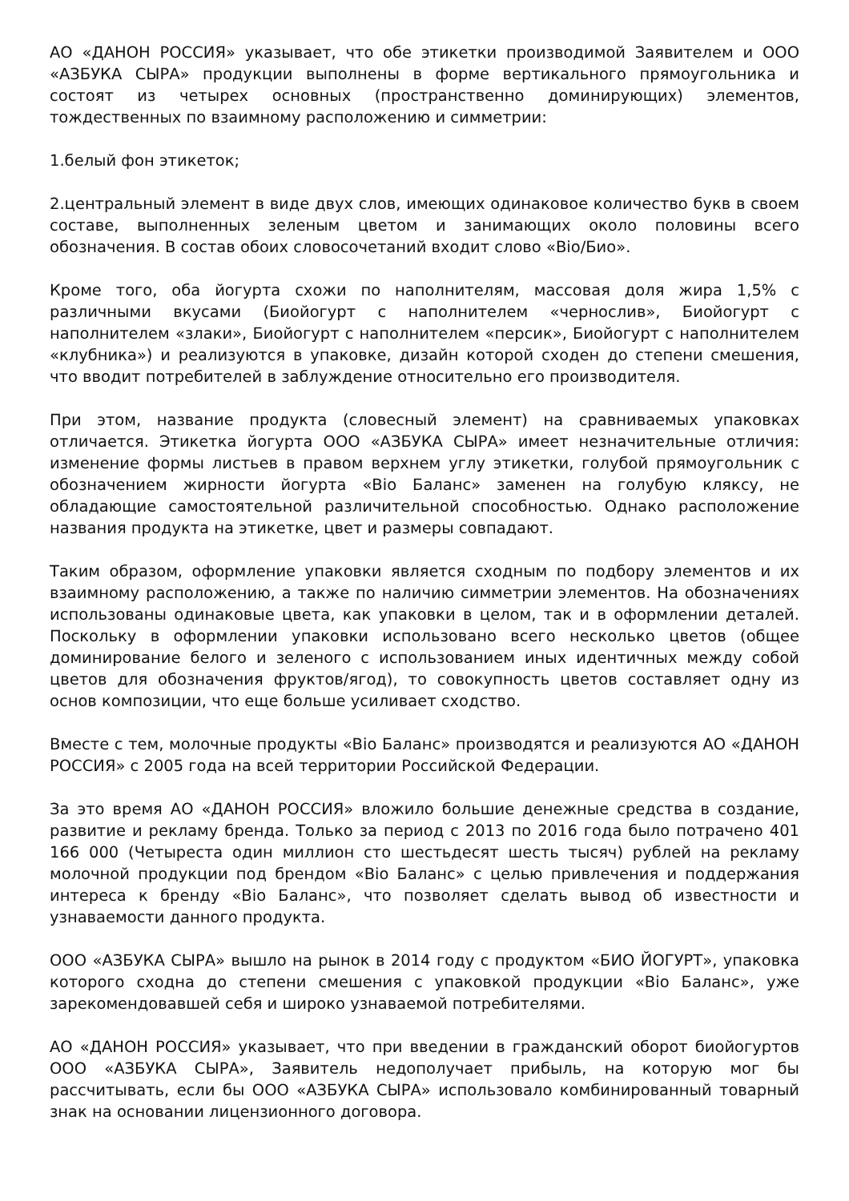АО «ДАНОН РОССИЯ» указывает, что обе этикетки производимой Заявителем и ООО «АЗБУКА СЫРА» продукции выполнены в форме вертикального прямоугольника и состоят из четырех основных (пространственно доминирующих) элементов, тождественных по взаимному расположению и симметрии:
1.белый фон этикеток;
2.центральный элемент в виде двух слов, имеющих одинаковое количество букв в своем составе, выполненных зеленым цветом и занимающих около половины всего обозначения. В состав обоих словосочетаний входит слово «Bio/Био».
Кроме того, оба йогурта схожи по наполнителям, массовая доля жира 1,5% с различными вкусами (Биойогурт с наполнителем «чернослив», Биойогурт с наполнителем «злаки», Биойогурт с наполнителем «персик», Биойогурт с наполнителем «клубника») и реализуются в упаковке, дизайн которой сходен до степени смешения, что вводит потребителей в заблуждение относительно его производителя.
При этом, название продукта (словесный элемент) на сравниваемых упаковках отличается. Этикетка йогурта ООО «АЗБУКА СЫРА» имеет незначительные отличия: изменение формы листьев в правом верхнем углу этикетки, голубой прямоугольник с обозначением жирности йогурта «Bio Баланс» заменен на голубую кляксу, не обладающие самостоятельной различительной способностью. Однако расположение названия продукта на этикетке, цвет и размеры совпадают.
Таким образом, оформление упаковки является сходным по подбору элементов и их взаимному расположению, а также по наличию симметрии элементов. На обозначениях использованы одинаковые цвета, как упаковки в целом, так и в оформлении деталей. Поскольку в оформлении упаковки использовано всего несколько цветов (общее доминирование белого и зеленого с использованием иных идентичных между собой цветов для обозначения фруктов/ягод), то совокупность цветов составляет одну из основ композиции, что еще больше усиливает сходство.
Вместе с тем, молочные продукты «Bio Баланс» производятся и реализуются АО «ДАНОН РОССИЯ» с 2005 года на всей территории Российской Федерации.
За это время АО «ДАНОН РОССИЯ» вложило большие денежные средства в создание, развитие и рекламу бренда. Только за период с 2013 по 2016 года было потрачено 401 166 000 (Четыреста один миллион сто шестьдесят шесть тысяч) рублей на рекламу молочной продукции под брендом «Bio Баланс» с целью привлечения и поддержания интереса к бренду «Bio Баланс», что позволяет сделать вывод об известности и узнаваемости данного продукта.
ООО «АЗБУКА СЫРА» вышло на рынок в 2014 году с продуктом «БИО ЙОГУРТ», упаковка которого сходна до степени смешения с упаковкой продукции «Bio Баланс», уже зарекомендовавшей себя и широко узнаваемой потребителями.
АО «ДАНОН РОССИЯ» указывает, что при введении в гражданский оборот биойогуртов ООО «АЗБУКА СЫРА», Заявитель недополучает прибыль, на которую мог бы рассчитывать, если бы ООО «АЗБУКА СЫРА» использовало комбинированный товарный знак на основании лицензионного договора.